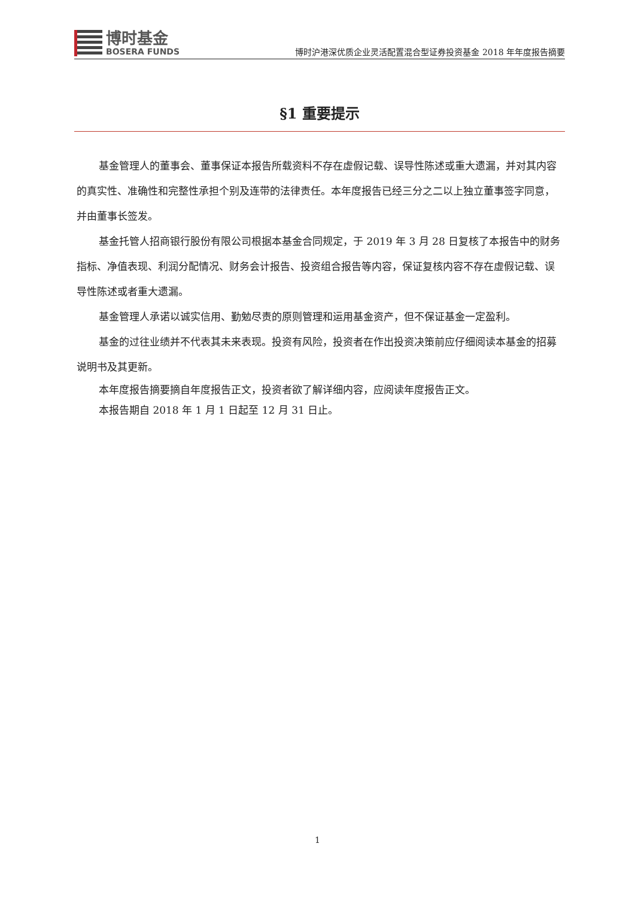博时基金
BOSERA FUNDS
博时沪港深优质企业灵活配置混合型证券投资基金 2018 年年度报告摘要
§1 重要提示
基金管理人的董事会、董事保证本报告所载资料不存在虚假记载、误导性陈述或重大遗漏，并对其内容的真实性、准确性和完整性承担个别及连带的法律责任。本年度报告已经三分之二以上独立董事签字同意，并由董事长签发。
基金托管人招商银行股份有限公司根据本基金合同规定，于 2019 年 3 月 28 日复核了本报告中的财务指标、净值表现、利润分配情况、财务会计报告、投资组合报告等内容，保证复核内容不存在虚假记载、误导性陈述或者重大遗漏。
基金管理人承诺以诚实信用、勤勉尽责的原则管理和运用基金资产，但不保证基金一定盈利。
基金的过往业绩并不代表其未来表现。投资有风险，投资者在作出投资决策前应仔细阅读本基金的招募说明书及其更新。
本年度报告摘要摘自年度报告正文，投资者欲了解详细内容，应阅读年度报告正文。
本报告期自 2018 年 1 月 1 日起至 12 月 31 日止。
1